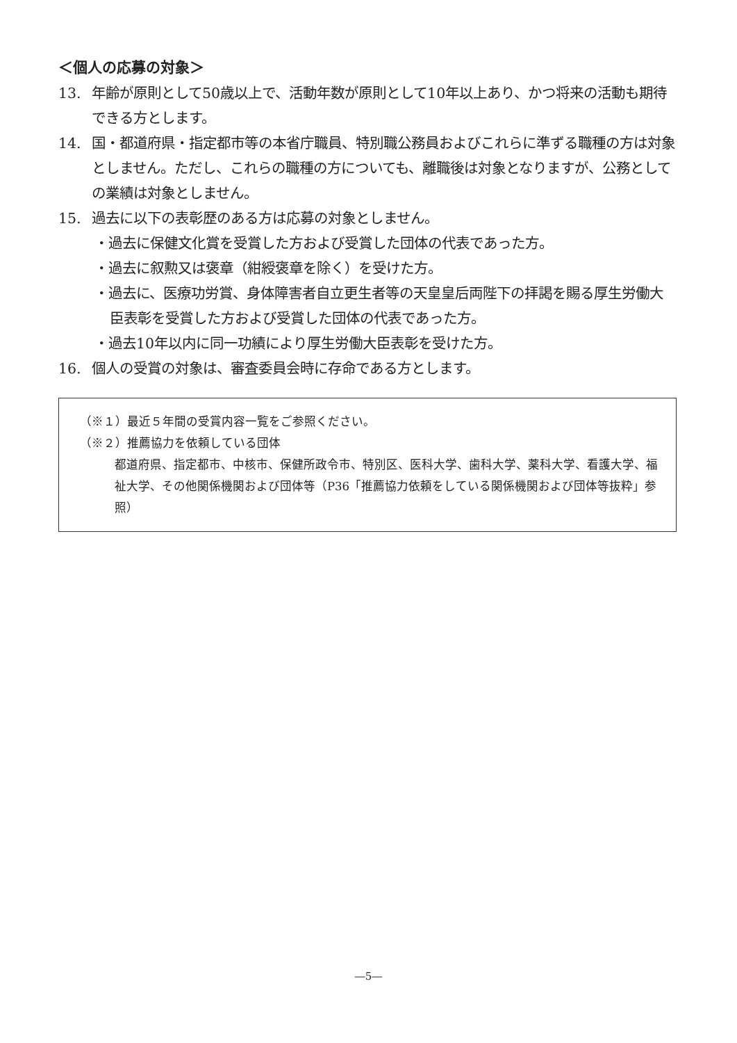＜個人の応募の対象＞
13. 年齢が原則として50歳以上で、活動年数が原則として10年以上あり、かつ将来の活動も期待できる方とします。
14. 国・都道府県・指定都市等の本省庁職員、特別職公務員およびこれらに準ずる職種の方は対象としません。ただし、これらの職種の方についても、離職後は対象となりますが、公務としての業績は対象としません。
15. 過去に以下の表彰歴のある方は応募の対象としません。
・過去に保健文化賞を受賞した方および受賞した団体の代表であった方。
・過去に叙勲又は褒章（紺綬褒章を除く）を受けた方。
・過去に、医療功労賞、身体障害者自立更生者等の天皇皇后両陛下の拝謁を賜る厚生労働大臣表彰を受賞した方および受賞した団体の代表であった方。
・過去10年以内に同一功績により厚生労働大臣表彰を受けた方。
16. 個人の受賞の対象は、審査委員会時に存命である方とします。
（※１）最近５年間の受賞内容一覧をご参照ください。
（※２）推薦協力を依頼している団体
都道府県、指定都市、中核市、保健所政令市、特別区、医科大学、歯科大学、薬科大学、看護大学、福祉大学、その他関係機関および団体等（P36「推薦協力依頼をしている関係機関および団体等抜粋」参照）
―5―